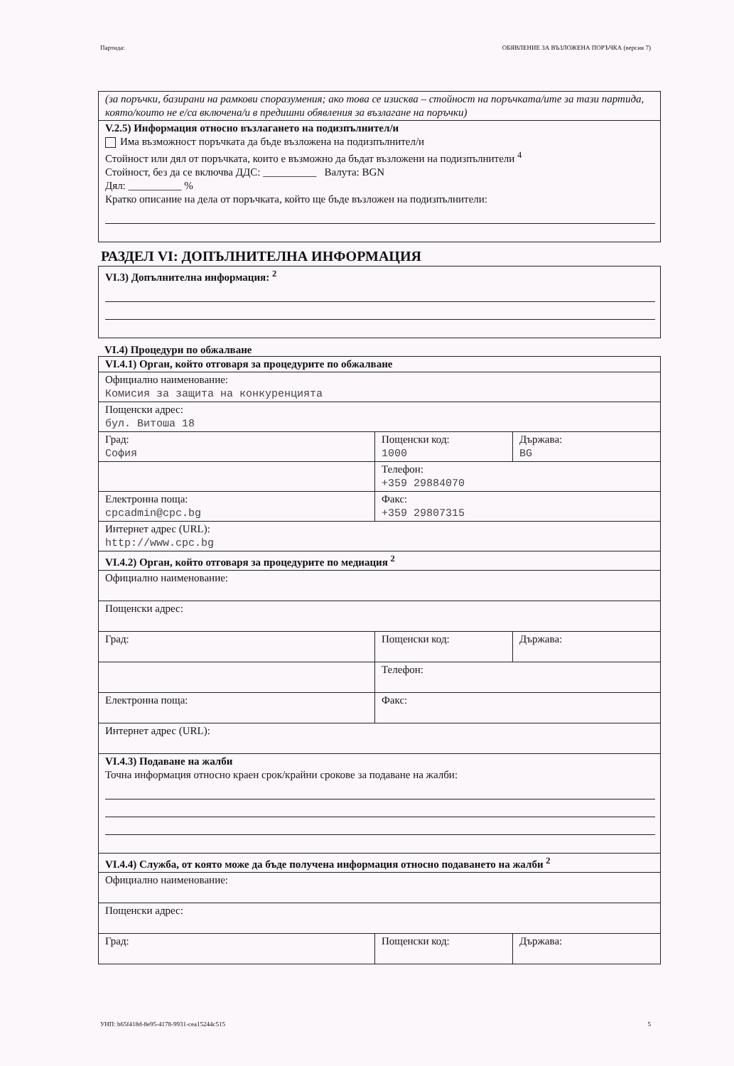Партида: ОБЯВЛЕНИЕ ЗА ВЪЗЛОЖЕНА ПОРЪЧКА (версия 7)
| (за поръчки, базирани на рамкови споразумения; ако това се изисква – стойност на поръчката/ите за тази партида, която/които не е/са включена/и в предишни обявления за възлагане на поръчки) |
| V.2.5) Информация относно възлагането на подизпълнител/и Има възможност поръчката да бъде възложена на подизпълнител/и Стойност или дял от поръчката, които е възможно да бъдат възложени на подизпълнители <sup>4</sup> Стойност, без да се включва ДДС: __________ Валута: BGN Дял: __________ % Кратко описание на дела от поръчката, който ще бъде възложен на подизпълнители: |
РАЗДЕЛ VI: ДОПЪЛНИТЕЛНА ИНФОРМАЦИЯ
| VI.3) Допълнителна информация: <sup>2</sup> |
VI.4) Процедури по обжалване
| VI.4.1) Орган, който отговаря за процедурите по обжалване | | |
| Официално наименование: Комисия за защита на конкуренцията | | |
| Пощенски адрес: бул. Витоша 18 | | |
| Град: София | Пощенски код: 1000 | Държава: BG |
| | Телефон: +359 29884070 | |
| Електронна поща: cpcadmin@cpc.bg | Факс: +359 29807315 | |
| Интернет адрес (URL): http://www.cpc.bg | | |
| VI.4.2) Орган, който отговаря за процедурите по медиация <sup>2</sup> | | |
| Официално наименование: | | |
| Пощенски адрес: | | |
| Град: | Пощенски код: | Държава: |
| | Телефон: | |
| Електронна поща: | Факс: | |
| Интернет адрес (URL): | | |
| VI.4.3) Подаване на жалби Точна информация относно краен срок/крайни срокове за подаване на жалби: | | |
| VI.4.4) Служба, от която може да бъде получена информация относно подаването на жалби <sup>2</sup> | | |
| Официално наименование: | | |
| Пощенски адрес: | | |
| Град: | Пощенски код: | Държава: |
УНП: b65f418d-8e95-4178-9931-cea15244c515 5